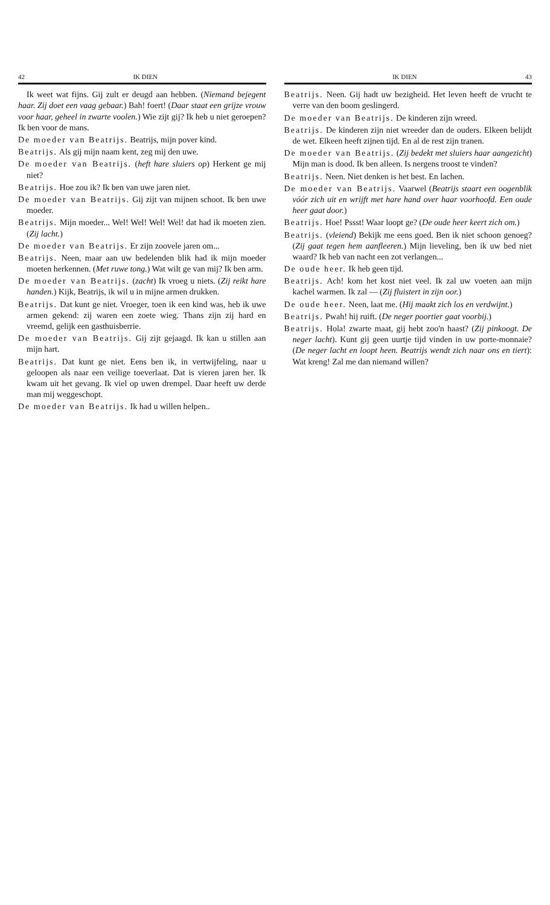42 IK DIEN
Ik weet wat fijns. Gij zult er deugd aan hebben. (Niemand bejegent haar. Zij doet een vaag gebaar.) Bah! foert! (Daar staat een grijze vrouw voor haar, geheel in zwarte voolen.) Wie zijt gij? Ik heb u niet geroepen? Ik ben voor de mans.
De moeder van Beatrijs. Beatrijs, mijn pover kind.
Beatrijs. Als gij mijn naam kent, zeg mij den uwe.
De moeder van Beatrijs. (heft hare sluiers op) Herkent ge mij niet?
Beatrijs. Hoe zou ik? Ik ben van uwe jaren niet.
De moeder van Beatrijs. Gij zijt van mijnen schoot. Ik ben uwe moeder.
Beatrijs. Mijn moeder... Wel! Wel! Wel! Wel! dat had ik moeten zien. (Zij lacht.)
De moeder van Beatrijs. Er zijn zoovele jaren om...
Beatrijs. Neen, maar aan uw bedelenden blik had ik mijn moeder moeten herkennen. (Met ruwe tong.) Wat wilt ge van mij? Ik ben arm.
De moeder van Beatrijs. (zacht) Ik vroeg u niets. (Zij reikt hare handen.) Kijk, Beatrijs, ik wil u in mijne armen drukken.
Beatrijs. Dat kunt ge niet. Vroeger, toen ik een kind was, heb ik uwe armen gekend: zij waren een zoete wieg. Thans zijn zij hard en vreemd, gelijk een gasthuisberrie.
De moeder van Beatrijs. Gij zijt gejaagd. Ik kan u stillen aan mijn hart.
Beatrijs. Dat kunt ge niet. Eens ben ik, in vertwijfeling, naar u geloopen als naar een veilige toeverlaat. Dat is vieren jaren her. Ik kwam uit het gevang. Ik viel op uwen drempel. Daar heeft uw derde man mij weggeschopt.
De moeder van Beatrijs. Ik had u willen helpen..
IK DIEN 43
Beatrijs. Neen. Gij hadt uw bezigheid. Het leven heeft de vrucht te verre van den boom geslingerd.
De moeder van Beatrijs. De kinderen zijn wreed.
Beatrijs. De kinderen zijn niet wreeder dan de ouders. Elkeen belijdt de wet. Elkeen heeft zijnen tijd. En al de rest zijn tranen.
De moeder van Beatrijs. (Zij bedekt met sluiers haar aangezicht) Mijn man is dood. Ik ben alleen. Is nergens troost te vinden?
Beatrijs. Neen. Niet denken is het best. En lachen.
De moeder van Beatrijs. Vaarwel (Beatrijs staart een oogenblik vóór zich uit en wrijft met hare hand over haar voorhoofd. Een oude heer gaat door.)
Beatrijs. Hoe! Pssst! Waar loopt ge? (De oude heer keert zich om.)
Beatrijs. (vleiend) Bekijk me eens goed. Ben ik niet schoon genoeg? (Zij gaat tegen hem aanfleeren.) Mijn lieveling, ben ik uw bed niet waard? Ik heb van nacht een zot verlangen...
De oude heer. Ik heb geen tijd.
Beatrijs. Ach! kom het kost niet veel. Ik zal uw voeten aan mijn kachel warmen. Ik zal — (Zij fluistert in zijn oor.)
De oude heer. Neen, laat me. (Hij maakt zich los en verdwijnt.)
Beatrijs. Pwah! hij ruift. (De neger poortier gaat voorbij.)
Beatrijs. Hola! zwarte maat, gij hebt zoo'n haast? (Zij pinkoogt. De neger lacht). Kunt gij geen uurtje tijd vinden in uw porte-monnaie? (De neger lacht en loopt heen. Beatrijs wendt zich naar ons en tiert): Wat kreng! Zal me dan niemand willen?